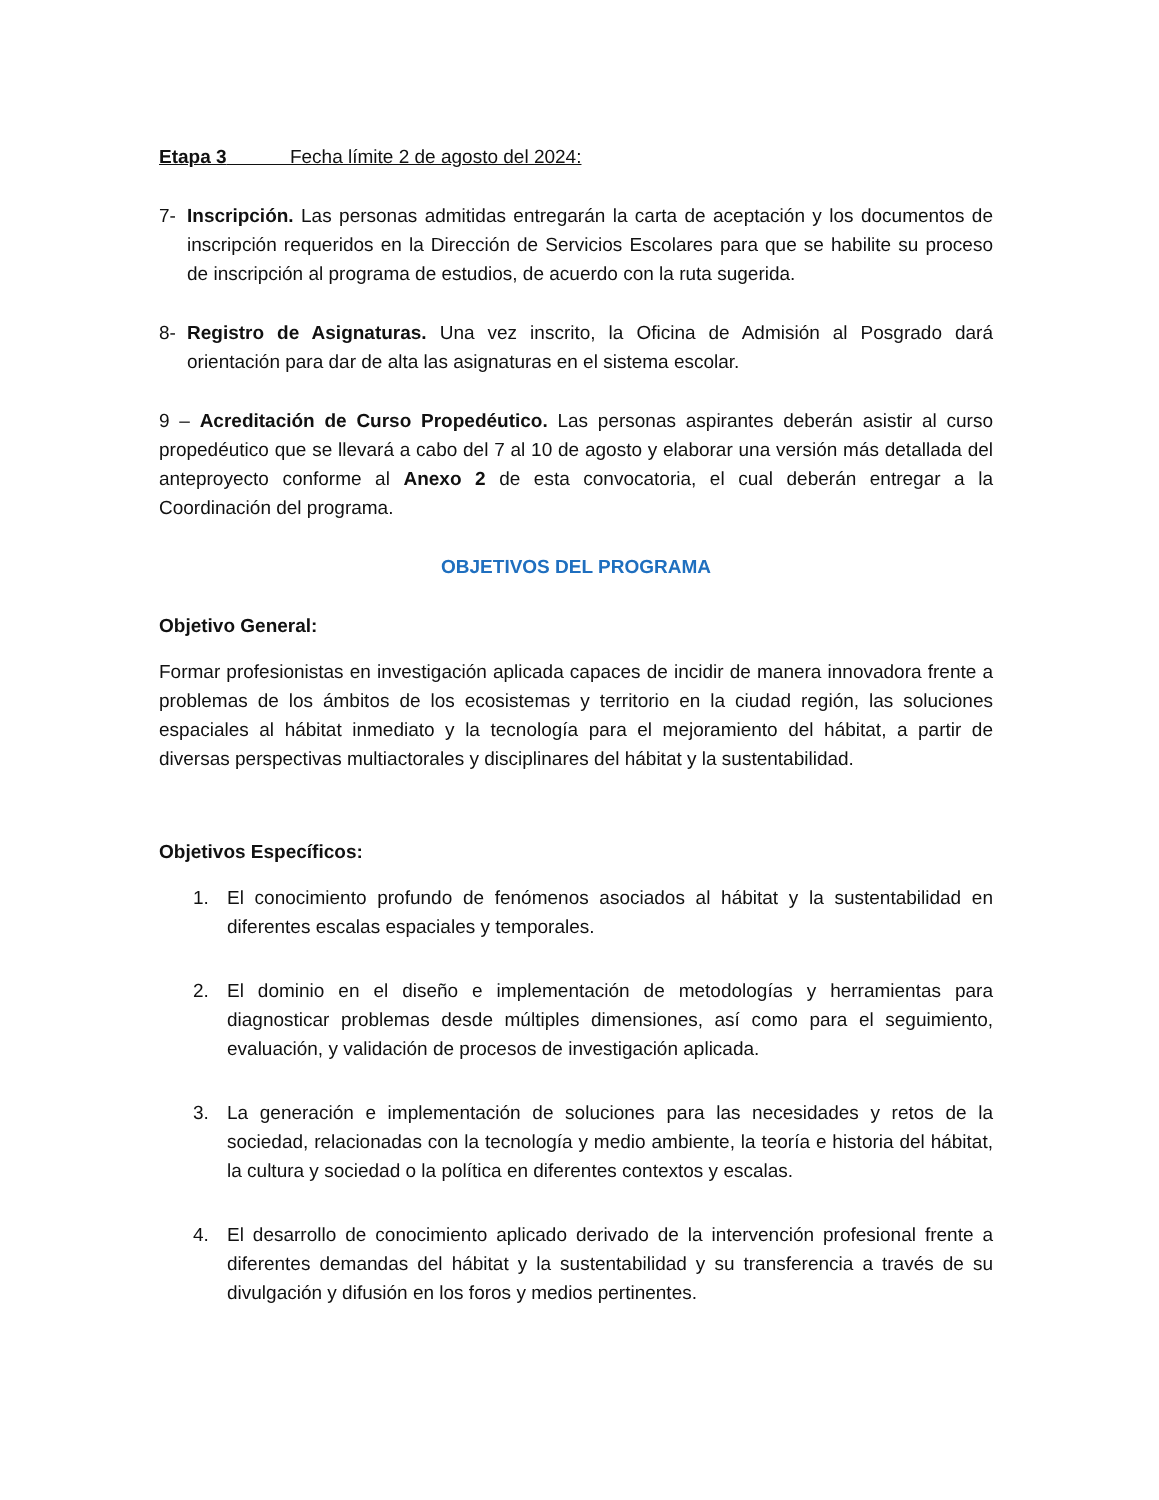Etapa 3 Fecha límite 2 de agosto del 2024:
7- Inscripción. Las personas admitidas entregarán la carta de aceptación y los documentos de inscripción requeridos en la Dirección de Servicios Escolares para que se habilite su proceso de inscripción al programa de estudios, de acuerdo con la ruta sugerida.
8- Registro de Asignaturas. Una vez inscrito, la Oficina de Admisión al Posgrado dará orientación para dar de alta las asignaturas en el sistema escolar.
9 – Acreditación de Curso Propedéutico. Las personas aspirantes deberán asistir al curso propedéutico que se llevará a cabo del 7 al 10 de agosto y elaborar una versión más detallada del anteproyecto conforme al Anexo 2 de esta convocatoria, el cual deberán entregar a la Coordinación del programa.
OBJETIVOS DEL PROGRAMA
Objetivo General:
Formar profesionistas en investigación aplicada capaces de incidir de manera innovadora frente a problemas de los ámbitos de los ecosistemas y territorio en la ciudad región, las soluciones espaciales al hábitat inmediato y la tecnología para el mejoramiento del hábitat, a partir de diversas perspectivas multiactorales y disciplinares del hábitat y la sustentabilidad.
Objetivos Específicos:
1. El conocimiento profundo de fenómenos asociados al hábitat y la sustentabilidad en diferentes escalas espaciales y temporales.
2. El dominio en el diseño e implementación de metodologías y herramientas para diagnosticar problemas desde múltiples dimensiones, así como para el seguimiento, evaluación, y validación de procesos de investigación aplicada.
3. La generación e implementación de soluciones para las necesidades y retos de la sociedad, relacionadas con la tecnología y medio ambiente, la teoría e historia del hábitat, la cultura y sociedad o la política en diferentes contextos y escalas.
4. El desarrollo de conocimiento aplicado derivado de la intervención profesional frente a diferentes demandas del hábitat y la sustentabilidad y su transferencia a través de su divulgación y difusión en los foros y medios pertinentes.